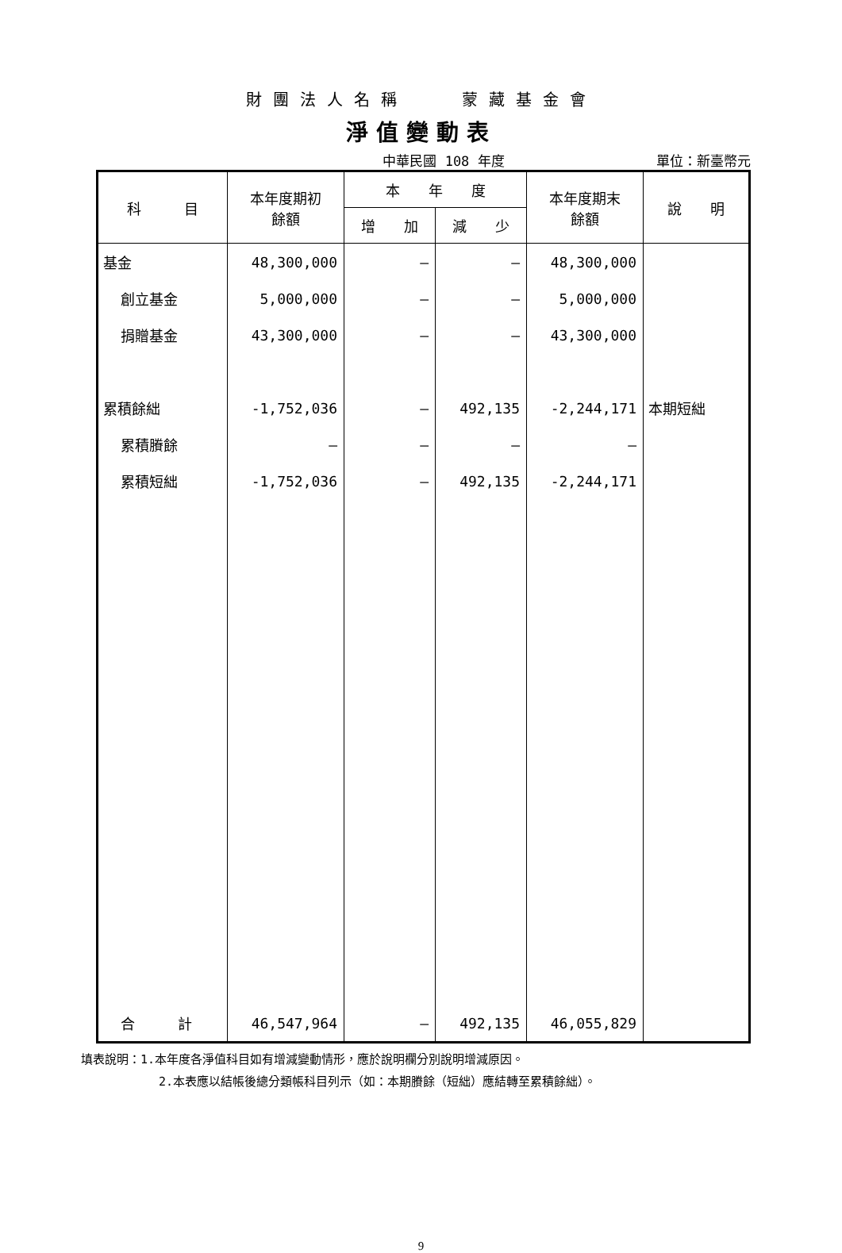財團法人名稱　　蒙藏基金會
淨值變動表
中華民國 108 年度 單位：新臺幣元
| 科 目 | 本年度期初 餘額 | 本 年 度 | | 本年度期末 餘額 | 說 明 |
| --- | --- | --- | --- | --- | --- |
| | | 增 加 | 減 少 | | |
| 基金 | 48,300,000 | – | – | 48,300,000 | |
| 創立基金 | 5,000,000 | – | – | 5,000,000 | |
| 捐贈基金 | 43,300,000 | – | – | 43,300,000 | |
| 累積餘絀 | -1,752,036 | – | 492,135 | -2,244,171 | 本期短絀 |
| 累積賸餘 | – | – | – | – | |
| 累積短絀 | -1,752,036 | – | 492,135 | -2,244,171 | |
| 合 計 | 46,547,964 | – | 492,135 | 46,055,829 | |
填表說明：1.本年度各淨值科目如有增減變動情形，應於說明欄分別說明增減原因。
2.本表應以結帳後總分類帳科目列示（如：本期賸餘（短絀）應結轉至累積餘絀）。
9